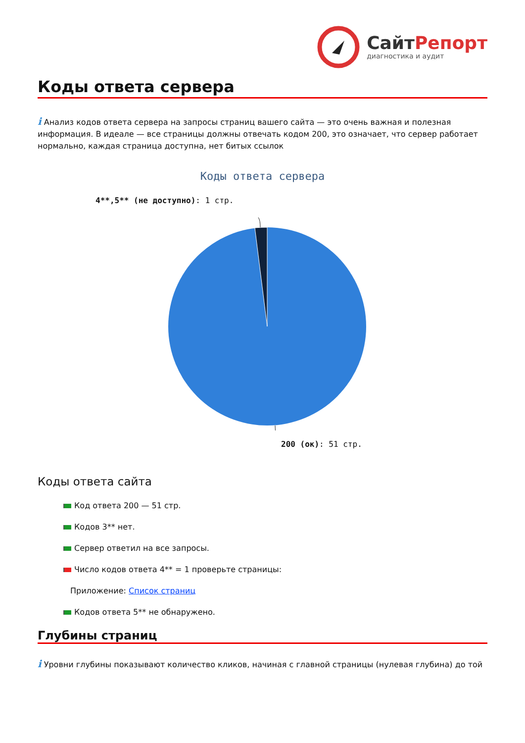СайтРепорт
диагностика и аудит
Коды ответа сервера
i Анализ кодов ответа сервера на запросы страниц вашего сайта — это очень важная и полезная информация. В идеале — все страницы должны отвечать кодом 200, это означает, что сервер работает нормально, каждая страница доступна, нет битых ссылок
Коды ответа сервера
4**,5** (не доступно): 1 стр.
200 (ок): 51 стр.
Коды ответа сайта
Код ответа 200 — 51 стр.
Кодов 3** нет.
Сервер ответил на все запросы.
Число кодов ответа 4** = 1 проверьте страницы:
Приложение: Список страниц
Кодов ответа 5** не обнаружено.
Глубины страниц
i Уровни глубины показывают количество кликов, начиная с главной страницы (нулевая глубина) до той